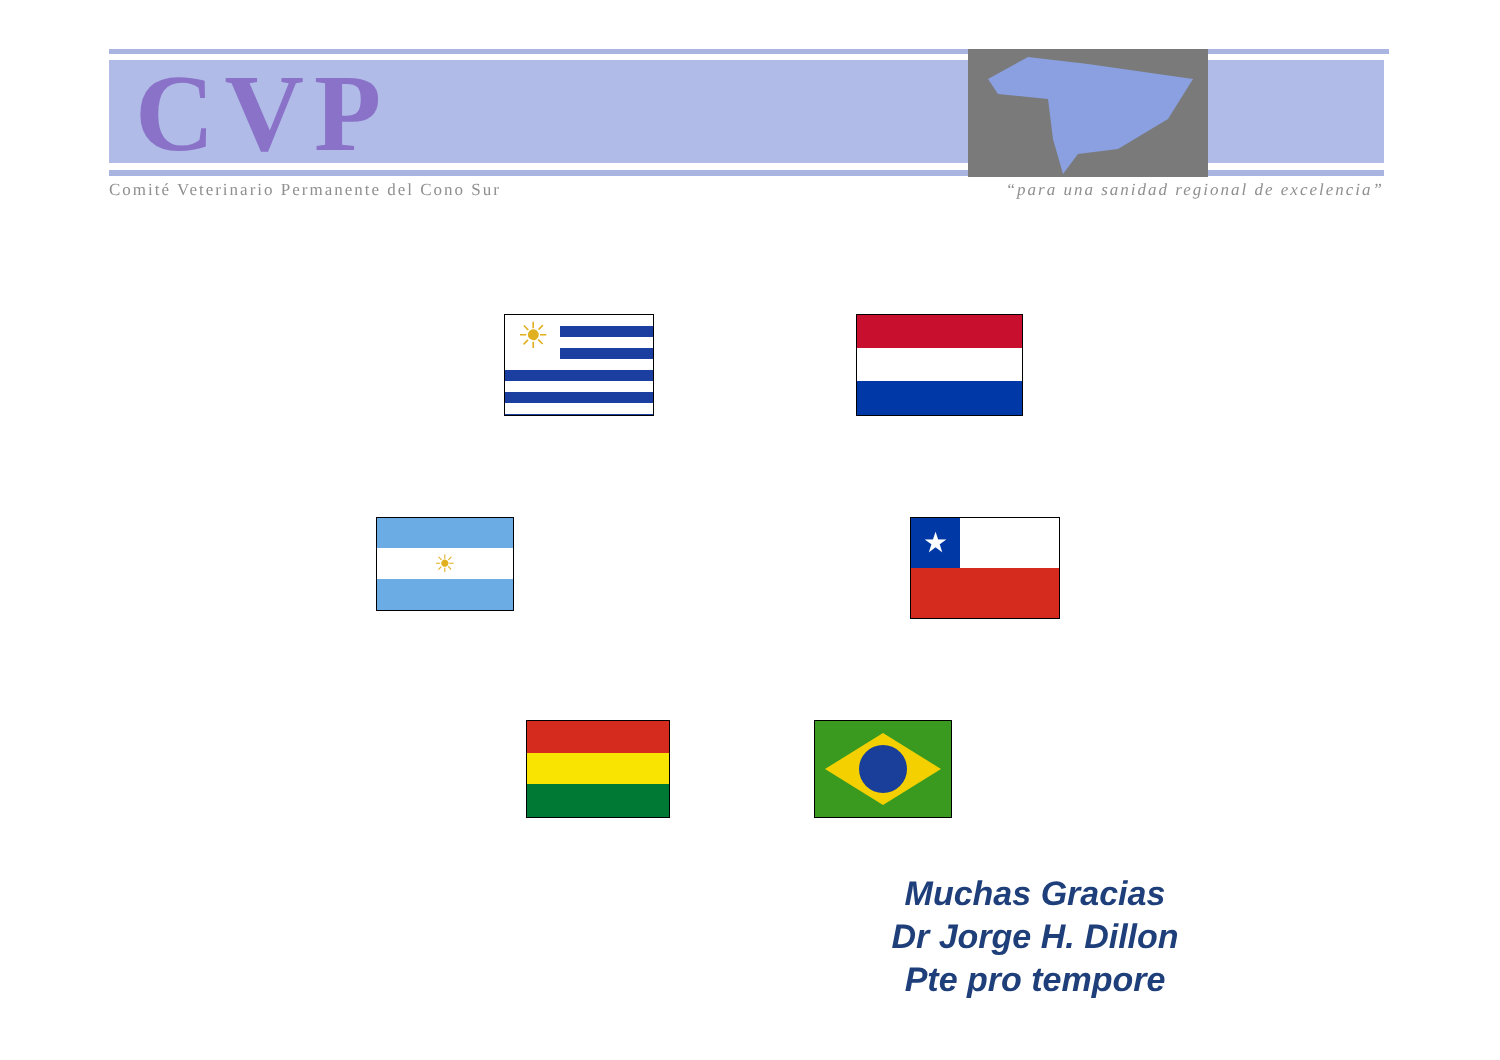CVP
Comité Veterinario Permanente del Cono Sur “para una sanidad regional de excelencia”
☀
☀ ★
Muchas Gracias
Dr Jorge H. Dillon
Pte pro tempore